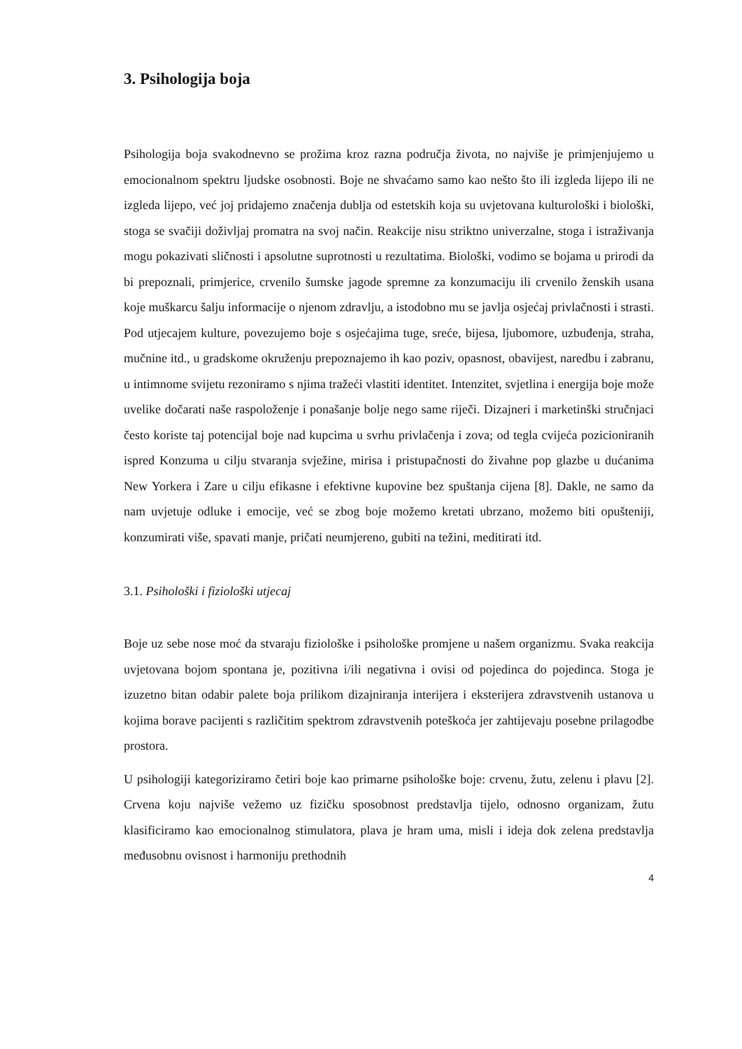3. Psihologija boja
Psihologija boja svakodnevno se prožima kroz razna područja života, no najviše je primjenjujemo u emocionalnom spektru ljudske osobnosti. Boje ne shvaćamo samo kao nešto što ili izgleda lijepo ili ne izgleda lijepo, već joj pridajemo značenja dublja od estetskih koja su uvjetovana kulturološki i biološki, stoga se svačiji doživljaj promatra na svoj način. Reakcije nisu striktno univerzalne, stoga i istraživanja mogu pokazivati sličnosti i apsolutne suprotnosti u rezultatima. Biološki, vodimo se bojama u prirodi da bi prepoznali, primjerice, crvenilo šumske jagode spremne za konzumaciju ili crvenilo ženskih usana koje muškarcu šalju informacije o njenom zdravlju, a istodobno mu se javlja osjećaj privlačnosti i strasti. Pod utjecajem kulture, povezujemo boje s osjećajima tuge, sreće, bijesa, ljubomore, uzbuđenja, straha, mučnine itd., u gradskome okruženju prepoznajemo ih kao poziv, opasnost, obavijest, naredbu i zabranu, u intimnome svijetu rezoniramo s njima tražeći vlastiti identitet. Intenzitet, svjetlina i energija boje može uvelike dočarati naše raspoloženje i ponašanje bolje nego same riječi. Dizajneri i marketinški stručnjaci često koriste taj potencijal boje nad kupcima u svrhu privlačenja i zova; od tegla cvijeća pozicioniranih ispred Konzuma u cilju stvaranja svježine, mirisa i pristupačnosti do živahne pop glazbe u dućanima New Yorkera i Zare u cilju efikasne i efektivne kupovine bez spuštanja cijena [8]. Dakle, ne samo da nam uvjetuje odluke i emocije, već se zbog boje možemo kretati ubrzano, možemo biti opušteniji, konzumirati više, spavati manje, pričati neumjereno, gubiti na težini, meditirati itd.
3.1. Psihološki i fiziološki utjecaj
Boje uz sebe nose moć da stvaraju fiziološke i psihološke promjene u našem organizmu. Svaka reakcija uvjetovana bojom spontana je, pozitivna i/ili negativna i ovisi od pojedinca do pojedinca. Stoga je izuzetno bitan odabir palete boja prilikom dizajniranja interijera i eksterijera zdravstvenih ustanova u kojima borave pacijenti s različitim spektrom zdravstvenih poteškoća jer zahtijevaju posebne prilagodbe prostora.
U psihologiji kategoriziramo četiri boje kao primarne psihološke boje: crvenu, žutu, zelenu i plavu [2]. Crvena koju najviše vežemo uz fizičku sposobnost predstavlja tijelo, odnosno organizam, žutu klasificiramo kao emocionalnog stimulatora, plava je hram uma, misli i ideja dok zelena predstavlja međusobnu ovisnost i harmoniju prethodnih
4